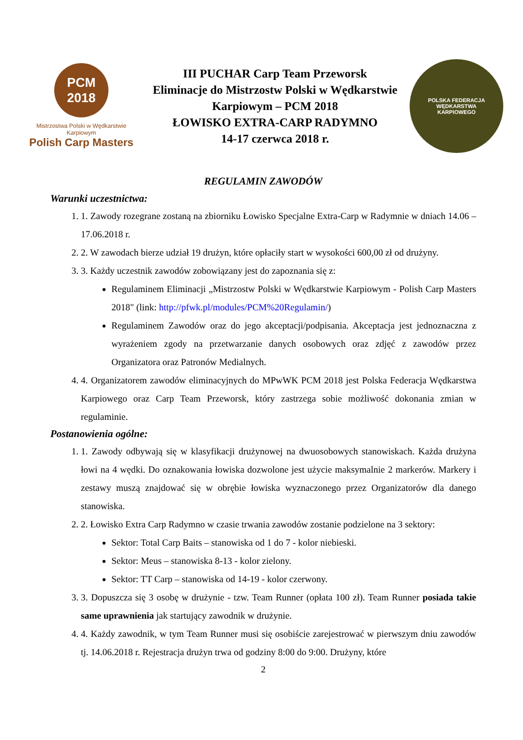PCM
2018
Mistrzostwa Polski w Wędkarstwie Karpiowym
Polish Carp Masters
III PUCHAR Carp Team Przeworsk
Eliminacje do Mistrzostw Polski w Wędkarstwie
Karpiowym – PCM 2018
ŁOWISKO EXTRA-CARP RADYMNO
14-17 czerwca 2018 r.
POLSKA FEDERACJA
WĘDKARSTWA
KARPIOWEGO
REGULAMIN ZAWODÓW
Warunki uczestnictwa:
1. 1. Zawody rozegrane zostaną na zbiorniku Łowisko Specjalne Extra-Carp w Radymnie w dniach 14.06 – 17.06.2018 r.
2. 2. W zawodach bierze udział 19 drużyn, które opłaciły start w wysokości 600,00 zł od drużyny.
3. 3. Każdy uczestnik zawodów zobowiązany jest do zapoznania się z:
Regulaminem Eliminacji „Mistrzostw Polski w Wędkarstwie Karpiowym - Polish Carp Masters 2018" (link: http://pfwk.pl/modules/PCM%20Regulamin/)
Regulaminem Zawodów oraz do jego akceptacji/podpisania. Akceptacja jest jednoznaczna z wyrażeniem zgody na przetwarzanie danych osobowych oraz zdjęć z zawodów przez Organizatora oraz Patronów Medialnych.
4. 4. Organizatorem zawodów eliminacyjnych do MPwWK PCM 2018 jest Polska Federacja Wędkarstwa Karpiowego oraz Carp Team Przeworsk, który zastrzega sobie możliwość dokonania zmian w regulaminie.
Postanowienia ogólne:
1. 1. Zawody odbywają się w klasyfikacji drużynowej na dwuosobowych stanowiskach. Każda drużyna łowi na 4 wędki. Do oznakowania łowiska dozwolone jest użycie maksymalnie 2 markerów. Markery i zestawy muszą znajdować się w obrębie łowiska wyznaczonego przez Organizatorów dla danego stanowiska.
2. 2. Łowisko Extra Carp Radymno w czasie trwania zawodów zostanie podzielone na 3 sektory:
Sektor: Total Carp Baits – stanowiska od 1 do 7 - kolor niebieski.
Sektor: Meus – stanowiska 8-13 - kolor zielony.
Sektor: TT Carp – stanowiska od 14-19 - kolor czerwony.
3. 3. Dopuszcza się 3 osobę w drużynie - tzw. Team Runner (opłata 100 zł). Team Runner posiada takie same uprawnienia jak startujący zawodnik w drużynie.
4. 4. Każdy zawodnik, w tym Team Runner musi się osobiście zarejestrować w pierwszym dniu zawodów tj. 14.06.2018 r. Rejestracja drużyn trwa od godziny 8:00 do 9:00. Drużyny, które
2